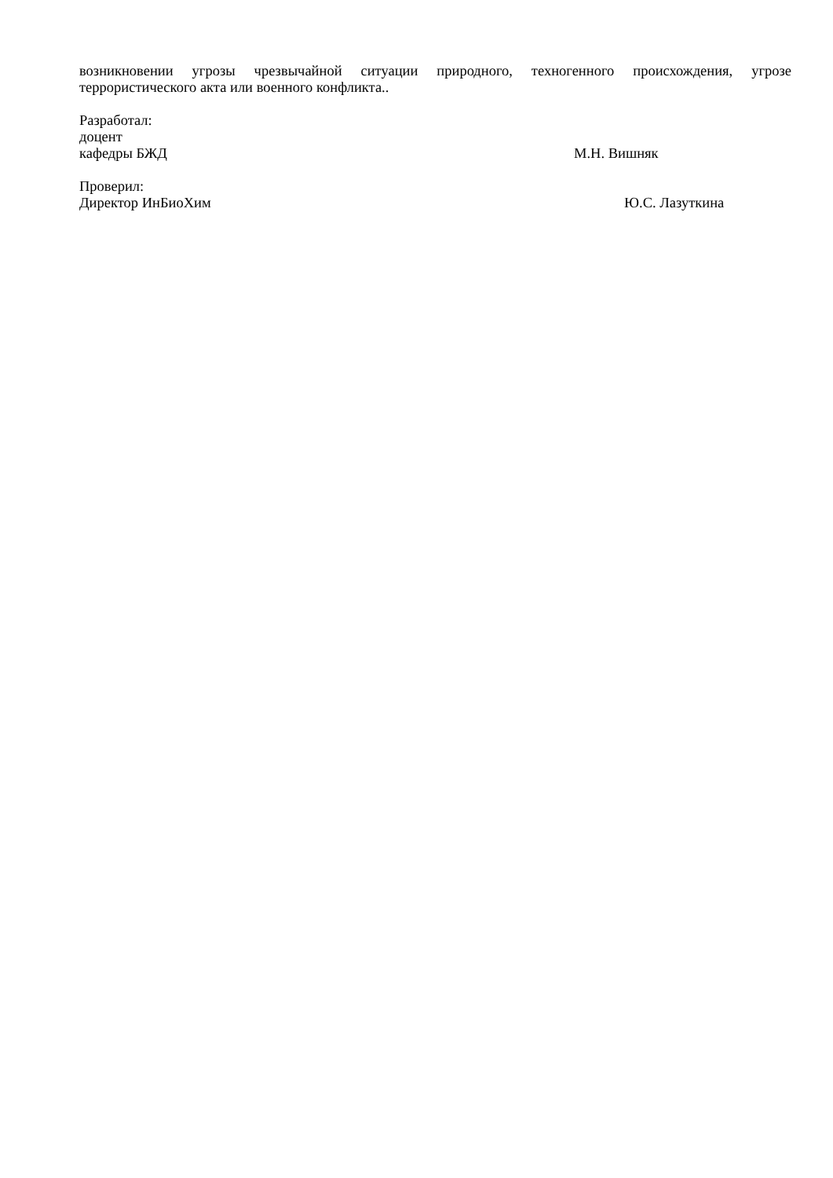возникновении угрозы чрезвычайной ситуации природного, техногенного происхождения, угрозе террористического акта или военного конфликта..
Разработал:
доцент
кафедры БЖД М.Н. Вишняк
Проверил:
Директор ИнБиоХим Ю.С. Лазуткина